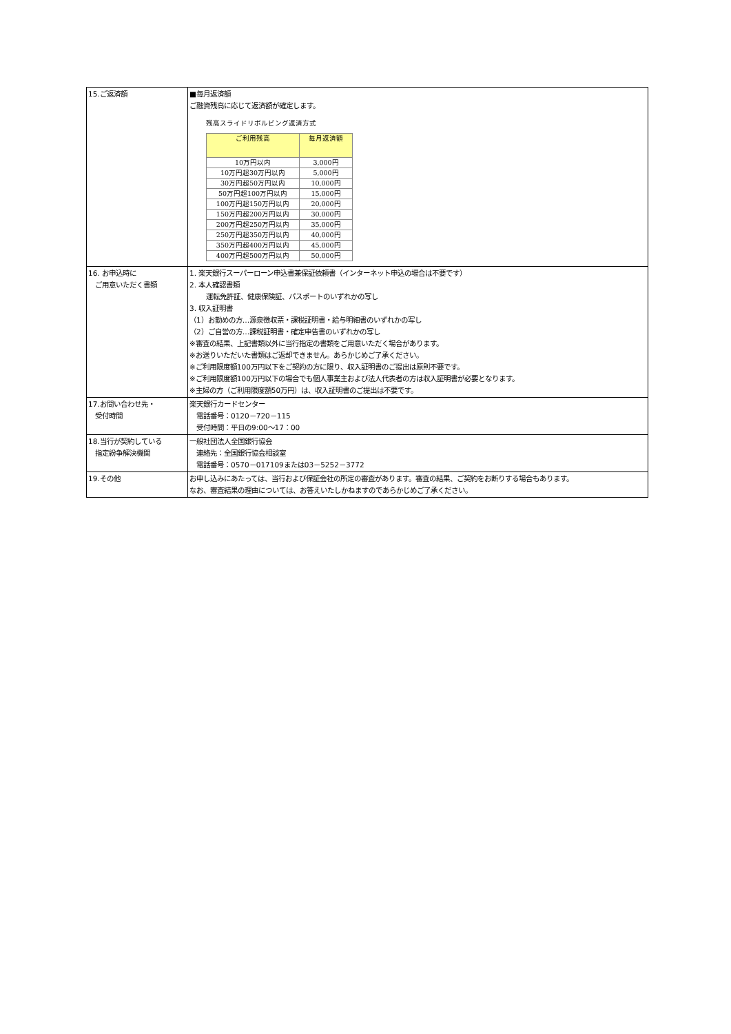| 15.ご返済額 | ■毎月返済額 ご融資残高に応じて返済額が確定します。 残高スライドリボルビング返済方式 / ご利用残高 / 毎月返済額 / / 10万円以内 / 3,000円 / / 10万円超30万円以内 / 5,000円 / / 30万円超50万円以内 / 10,000円 / / 50万円超100万円以内 / 15,000円 / / 100万円超150万円以内 / 20,000円 / / 150万円超200万円以内 / 30,000円 / / 200万円超250万円以内 / 35,000円 / / 250万円超350万円以内 / 40,000円 / / 350万円超400万円以内 / 45,000円 / / 400万円超500万円以内 / 50,000円 / |
| 16. お申込時に ご用意いただく書類 | 1. 楽天銀行スーパーローン申込書兼保証依頼書（インターネット申込の場合は不要です） 2. 本人確認書類 運転免許証、健康保険証、パスポートのいずれかの写し 3. 収入証明書 （1）お勤めの方…源泉徴収票・課税証明書・給与明細書のいずれかの写し （2）ご自営の方…課税証明書・確定申告書のいずれかの写し ※審査の結果、上記書類以外に当行指定の書類をご用意いただく場合があります。 ※お送りいただいた書類はご返却できません。あらかじめご了承ください。 ※ご利用限度額100万円以下をご契約の方に限り、収入証明書のご提出は原則不要です。 ※ご利用限度額100万円以下の場合でも個人事業主および法人代表者の方は収入証明書が必要となります。 ※主婦の方（ご利用限度額50万円）は、収入証明書のご提出は不要です。 |
| 17.お問い合わせ先・ 受付時間 | 楽天銀行カードセンター 電話番号：0120－720－115 受付時間：平日の9:00～17：00 |
| 18.当行が契約している 指定紛争解決機関 | 一般社団法人全国銀行協会 連絡先：全国銀行協会相談室 電話番号：0570－017109または03－5252－3772 |
| 19.その他 | お申し込みにあたっては、当行および保証会社の所定の審査があります。審査の結果、ご契約をお断りする場合もあります。 なお、審査結果の理由については、お答えいたしかねますのであらかじめご了承ください。 |